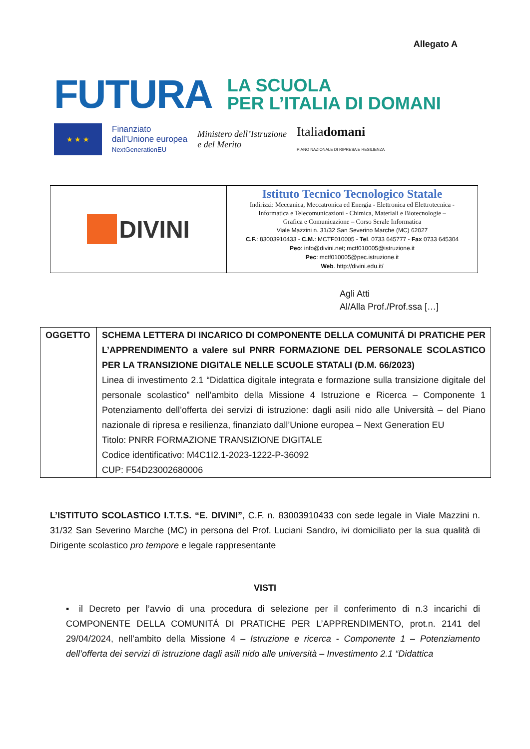Allegato A
FUTURA
LA SCUOLA
PER L’ITALIA DI DOMANI
★ ★ ★
Finanziato
dall’Unione europea
NextGenerationEU
Ministero dell’Istruzione
e del Merito
Italiadomani
PIANO NAZIONALE DI RIPRESA E RESILIENZA
| DIVINI | Istituto Tecnico Tecnologico Statale Indirizzi: Meccanica, Meccatronica ed Energia - Elettronica ed Elettrotecnica - Informatica e Telecomunicazioni - Chimica, Materiali e Biotecnologie – Grafica e Comunicazione – Corso Serale Informatica Viale Mazzini n. 31/32 San Severino Marche (MC) 62027 C.F. : 83003910433 - C.M. : MCTF010005 - Tel . 0733 645777 - Fax 0733 645304 Peo : info@divini.net; mctf010005@istruzione.it Pec : mctf010005@pec.istruzione.it Web . http://divini.edu.it/ |
Agli Atti
Al/Alla Prof./Prof.ssa […]
| OGGETTO | SCHEMA LETTERA DI INCARICO DI COMPONENTE DELLA COMUNITÁ DI PRATICHE PER L’APPRENDIMENTO a valere sul PNRR FORMAZIONE DEL PERSONALE SCOLASTICO PER LA TRANSIZIONE DIGITALE NELLE SCUOLE STATALI (D.M. 66/2023) Linea di investimento 2.1 “Didattica digitale integrata e formazione sulla transizione digitale del personale scolastico” nell’ambito della Missione 4 Istruzione e Ricerca – Componente 1 Potenziamento dell’offerta dei servizi di istruzione: dagli asili nido alle Università – del Piano nazionale di ripresa e resilienza, finanziato dall’Unione europea – Next Generation EU Titolo: PNRR FORMAZIONE TRANSIZIONE DIGITALE Codice identificativo: M4C1I2.1-2023-1222-P-36092 CUP: F54D23002680006 |
L’ISTITUTO SCOLASTICO I.T.T.S. “E. DIVINI”, C.F. n. 83003910433 con sede legale in Viale Mazzini n. 31/32 San Severino Marche (MC) in persona del Prof. Luciani Sandro, ivi domiciliato per la sua qualità di Dirigente scolastico pro tempore e legale rappresentante
VISTI
▪ il Decreto per l’avvio di una procedura di selezione per il conferimento di n.3 incarichi di COMPONENTE DELLA COMUNITÁ DI PRATICHE PER L’APPRENDIMENTO, prot.n. 2141 del 29/04/2024, nell’ambito della Missione 4 – Istruzione e ricerca - Componente 1 – Potenziamento dell’offerta dei servizi di istruzione dagli asili nido alle università – Investimento 2.1 “Didattica